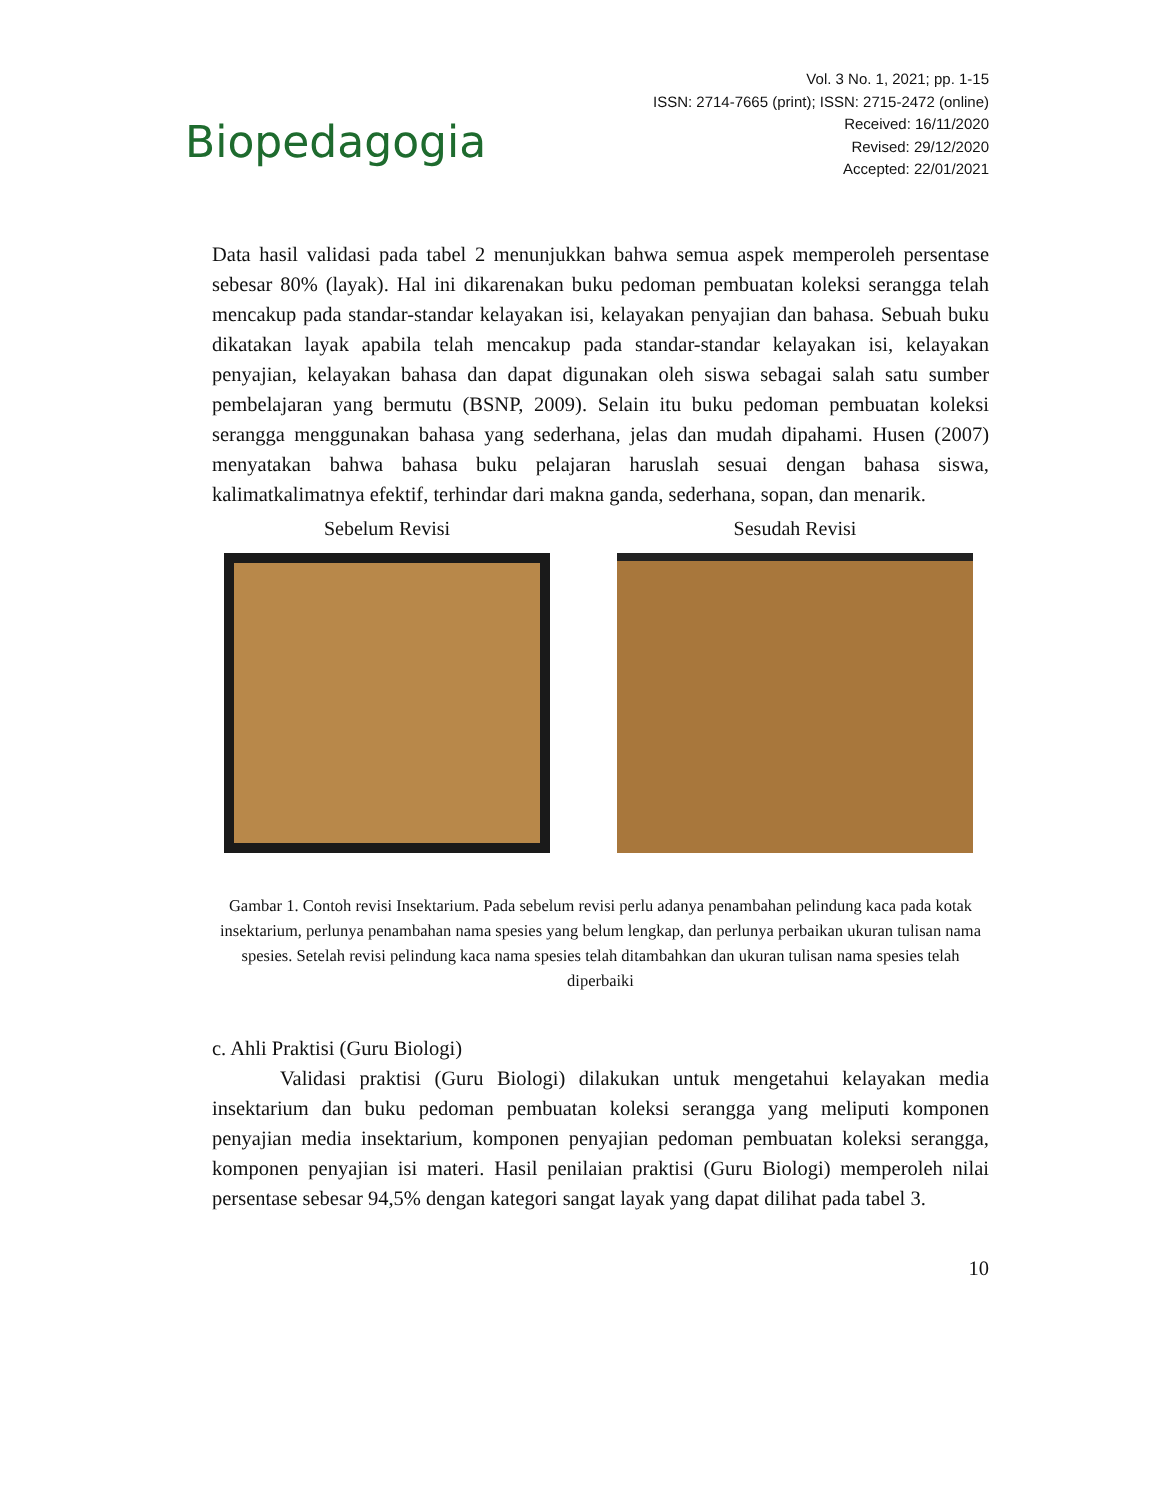Biopedagogia
Vol. 3 No. 1, 2021; pp. 1-15
ISSN: 2714-7665 (print); ISSN: 2715-2472 (online)
Received: 16/11/2020
Revised: 29/12/2020
Accepted: 22/01/2021
Data hasil validasi pada tabel 2 menunjukkan bahwa semua aspek memperoleh persentase sebesar 80% (layak). Hal ini dikarenakan buku pedoman pembuatan koleksi serangga telah mencakup pada standar-standar kelayakan isi, kelayakan penyajian dan bahasa. Sebuah buku dikatakan layak apabila telah mencakup pada standar-standar kelayakan isi, kelayakan penyajian, kelayakan bahasa dan dapat digunakan oleh siswa sebagai salah satu sumber pembelajaran yang bermutu (BSNP, 2009). Selain itu buku pedoman pembuatan koleksi serangga menggunakan bahasa yang sederhana, jelas dan mudah dipahami. Husen (2007) menyatakan bahwa bahasa buku pelajaran haruslah sesuai dengan bahasa siswa, kalimatkalimatnya efektif, terhindar dari makna ganda, sederhana, sopan, dan menarik.
Sebelum Revisi Sesudah Revisi
Gambar 1. Contoh revisi Insektarium. Pada sebelum revisi perlu adanya penambahan pelindung kaca pada kotak insektarium, perlunya penambahan nama spesies yang belum lengkap, dan perlunya perbaikan ukuran tulisan nama spesies. Setelah revisi pelindung kaca nama spesies telah ditambahkan dan ukuran tulisan nama spesies telah diperbaiki
c. Ahli Praktisi (Guru Biologi)
Validasi praktisi (Guru Biologi) dilakukan untuk mengetahui kelayakan media insektarium dan buku pedoman pembuatan koleksi serangga yang meliputi komponen penyajian media insektarium, komponen penyajian pedoman pembuatan koleksi serangga, komponen penyajian isi materi. Hasil penilaian praktisi (Guru Biologi) memperoleh nilai persentase sebesar 94,5% dengan kategori sangat layak yang dapat dilihat pada tabel 3.
10